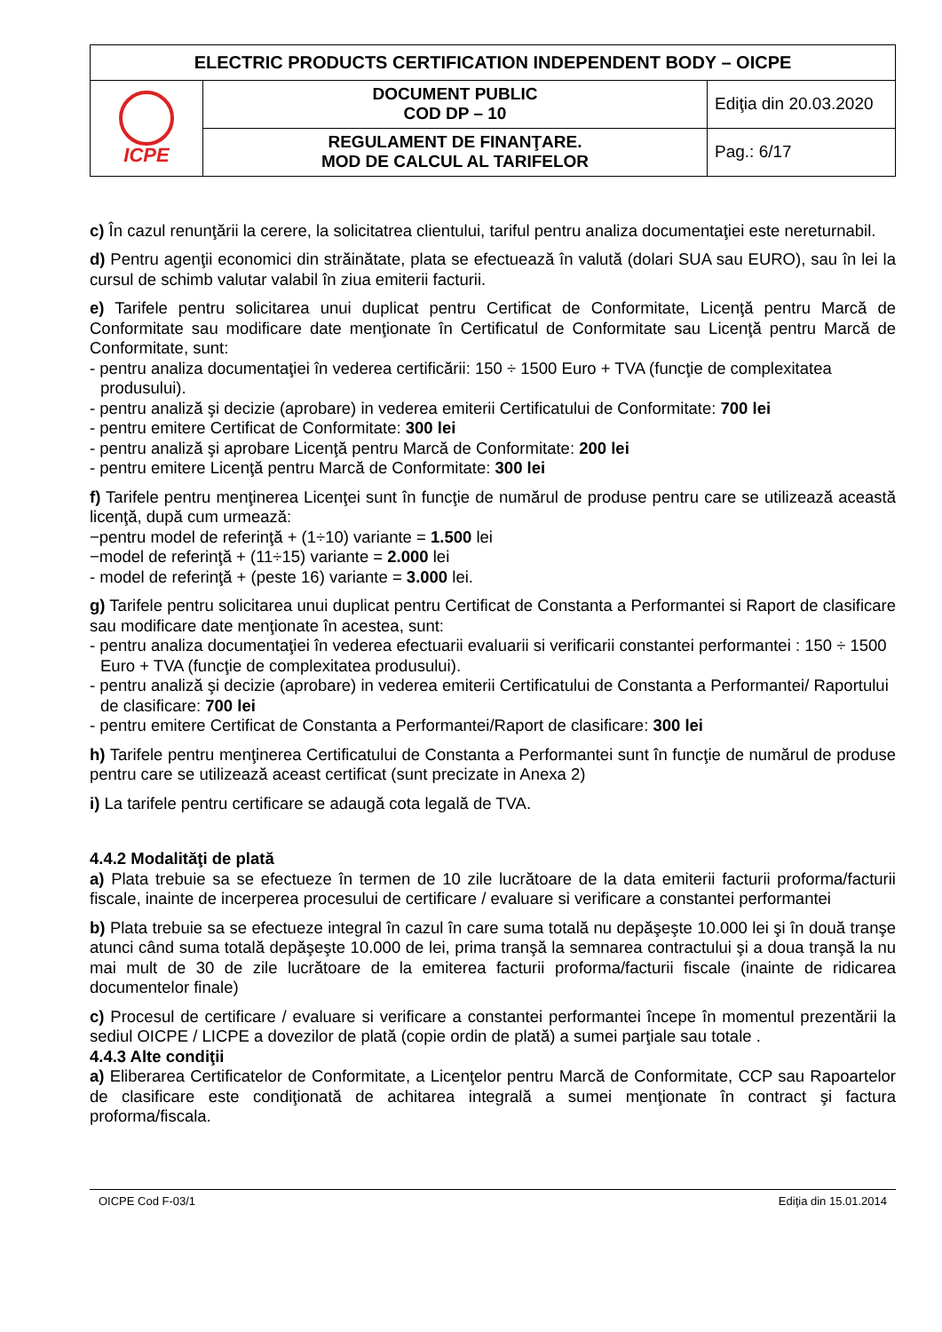| ELECTRIC PRODUCTS CERTIFICATION INDEPENDENT BODY – OICPE | | |
| ICPE | DOCUMENT PUBLIC COD DP – 10 | Ediţia din 20.03.2020 |
| | REGULAMENT DE FINANŢARE. MOD DE CALCUL AL TARIFELOR | Pag.: 6/17 |
c) În cazul renunţării la cerere, la solicitatrea clientului, tariful pentru analiza documentaţiei este nereturnabil.
d) Pentru agenţii economici din străinătate, plata se efectuează în valută (dolari SUA sau EURO), sau în lei la cursul de schimb valutar valabil în ziua emiterii facturii.
e) Tarifele pentru solicitarea unui duplicat pentru Certificat de Conformitate, Licenţă pentru Marcă de Conformitate sau modificare date menţionate în Certificatul de Conformitate sau Licenţă pentru Marcă de Conformitate, sunt:
- pentru analiza documentaţiei în vederea certificării: 150 ÷ 1500 Euro + TVA (funcţie de complexitatea produsului).
- pentru analiză şi decizie (aprobare) in vederea emiterii Certificatului de Conformitate: 700 lei
- pentru emitere Certificat de Conformitate: 300 lei
- pentru analiză şi aprobare Licenţă pentru Marcă de Conformitate: 200 lei
- pentru emitere Licenţă pentru Marcă de Conformitate: 300 lei
f) Tarifele pentru menţinerea Licenţei sunt în funcţie de numărul de produse pentru care se utilizează această licenţă, după cum urmează:
−pentru model de referinţă + (1÷10) variante = 1.500 lei
−model de referinţă + (11÷15) variante = 2.000 lei
- model de referinţă + (peste 16) variante = 3.000 lei.
g) Tarifele pentru solicitarea unui duplicat pentru Certificat de Constanta a Performantei si Raport de clasificare sau modificare date menţionate în acestea, sunt:
- pentru analiza documentaţiei în vederea efectuarii evaluarii si verificarii constantei performantei : 150 ÷ 1500 Euro + TVA (funcţie de complexitatea produsului).
- pentru analiză şi decizie (aprobare) in vederea emiterii Certificatului de Constanta a Performantei/ Raportului de clasificare: 700 lei
- pentru emitere Certificat de Constanta a Performantei/Raport de clasificare: 300 lei
h) Tarifele pentru menţinerea Certificatului de Constanta a Performantei sunt în funcţie de numărul de produse pentru care se utilizează aceast certificat (sunt precizate in Anexa 2)
i) La tarifele pentru certificare se adaugă cota legală de TVA.
4.4.2 Modalităţi de plată
a) Plata trebuie sa se efectueze în termen de 10 zile lucrătoare de la data emiterii facturii proforma/facturii fiscale, inainte de incerperea procesului de certificare / evaluare si verificare a constantei performantei
b) Plata trebuie sa se efectueze integral în cazul în care suma totală nu depăşeşte 10.000 lei şi în două tranşe atunci când suma totală depăşeşte 10.000 de lei, prima tranşă la semnarea contractului şi a doua tranşă la nu mai mult de 30 de zile lucrătoare de la emiterea facturii proforma/facturii fiscale (inainte de ridicarea documentelor finale)
c) Procesul de certificare / evaluare si verificare a constantei performantei începe în momentul prezentării la sediul OICPE / LICPE a dovezilor de plată (copie ordin de plată) a sumei parţiale sau totale .
4.4.3 Alte condiţii
a) Eliberarea Certificatelor de Conformitate, a Licenţelor pentru Marcă de Conformitate, CCP sau Rapoartelor de clasificare este condiţionată de achitarea integrală a sumei menţionate în contract şi factura proforma/fiscala.
OICPE Cod F-03/1 Ediţia din 15.01.2014